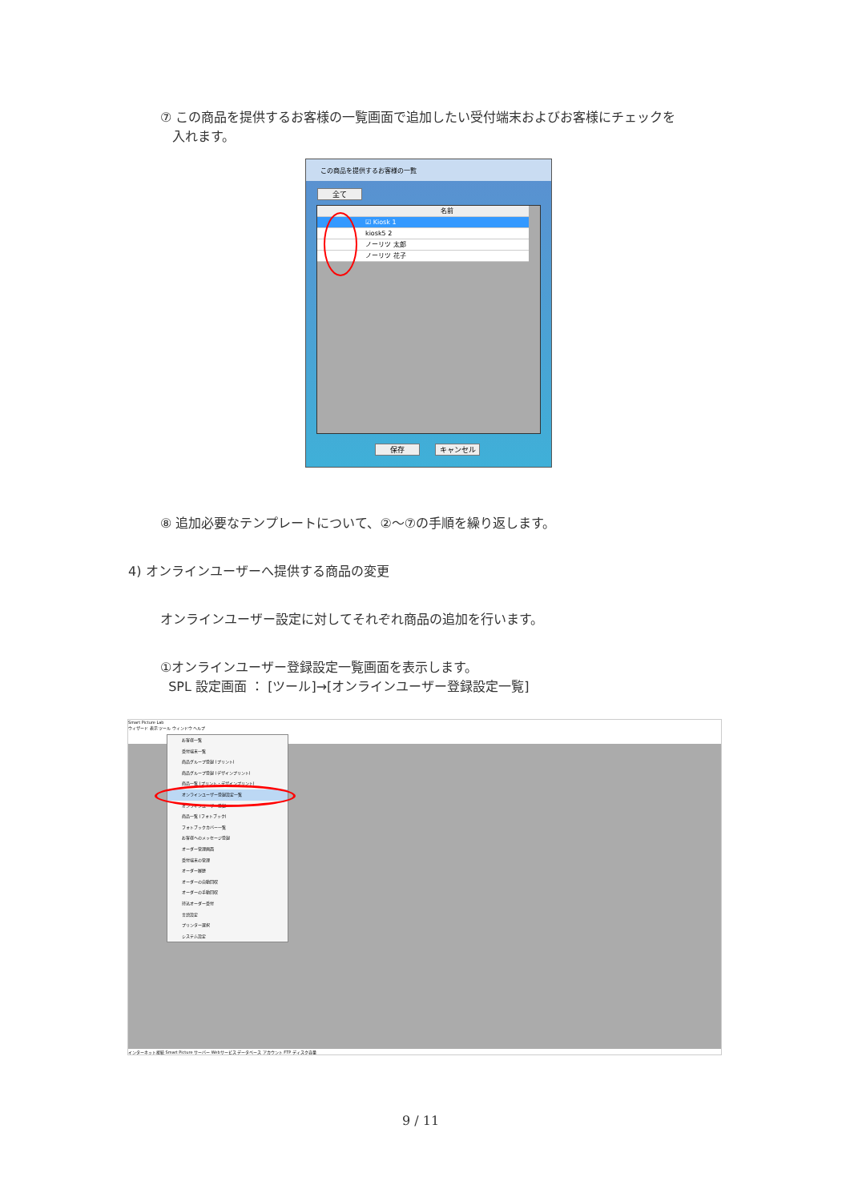⑦ この商品を提供するお客様の一覧画面で追加したい受付端末およびお客様にチェックを
入れます。
この商品を提供するお客様の一覧
全て
名前
☑ Kiosk 1
kiosk5 2
ノーリツ 太郎
ノーリツ 花子
保存 キャンセル
⑧ 追加必要なテンプレートについて、②～⑦の手順を繰り返します。
4) オンラインユーザーへ提供する商品の変更
オンラインユーザー設定に対してそれぞれ商品の追加を行います。
①オンラインユーザー登録設定一覧画面を表示します。
SPL 設定画面 ： [ツール]→[オンラインユーザー登録設定一覧]
Smart Picture Lab
ウィザード 表示 ツール ウィンドウ ヘルプ
お客様一覧
受付端末一覧
商品グループ登録 (プリント)
商品グループ登録 (デザインプリント)
商品一覧 (プリント・デザインプリント)
オンラインユーザー登録設定一覧
オンラインユーザー登録
商品一覧 (フォトブック)
フォトブックカバー一覧
お客様へのメッセージ登録
オーダー管理画面
受付端末の管理
オーダー履歴
オーダーの自動回収
オーダーの手動回収
持込オーダー受付
言語設定
プリンター選択
システム設定
インターネット接続 Smart Picture サーバー Webサービス データベース アカウント FTP ディスク容量
9 / 11